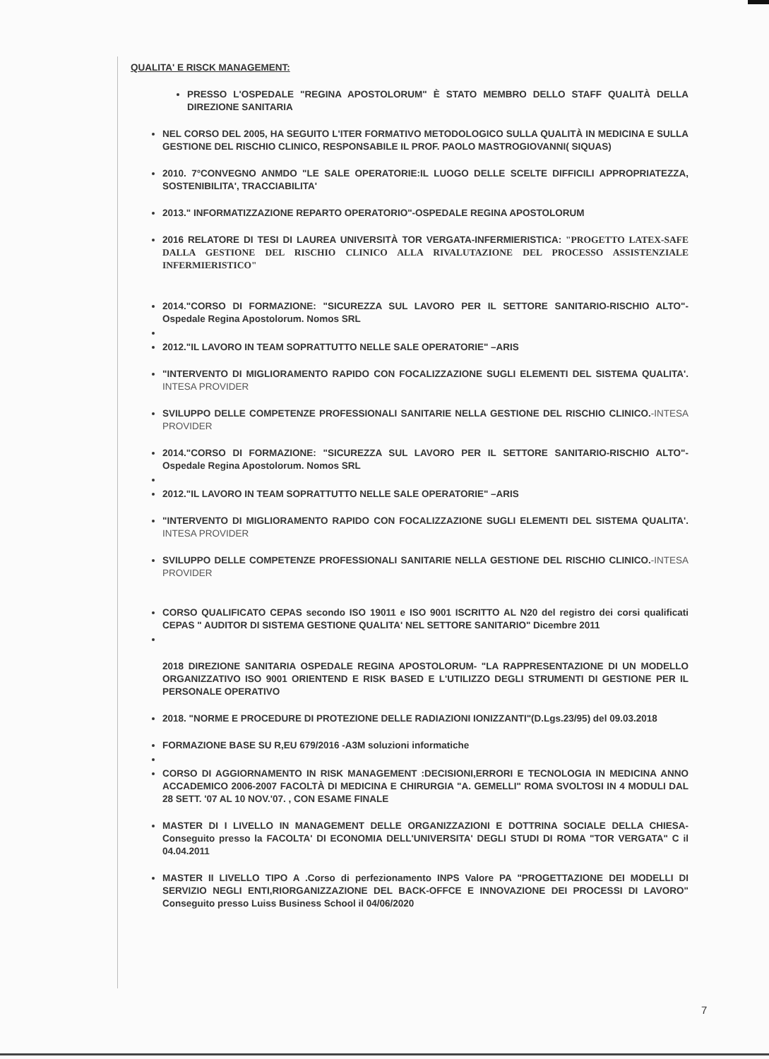QUALITA' E RISCK MANAGEMENT:
PRESSO L'OSPEDALE "REGINA APOSTOLORUM" È STATO MEMBRO DELLO STAFF QUALITÀ DELLA DIREZIONE SANITARIA
NEL CORSO DEL 2005, HA SEGUITO L'ITER FORMATIVO METODOLOGICO SULLA QUALITÀ IN MEDICINA E SULLA GESTIONE DEL RISCHIO CLINICO, RESPONSABILE IL PROF. PAOLO MASTROGIOVANNI( SIQUAS)
2010. 7°CONVEGNO ANMDO "LE SALE OPERATORIE:IL LUOGO DELLE SCELTE DIFFICILI APPROPRIATEZZA, SOSTENIBILITA', TRACCIABILITA'
2013." INFORMATIZZAZIONE REPARTO OPERATORIO"-OSPEDALE REGINA APOSTOLORUM
2016 RELATORE DI TESI DI LAUREA UNIVERSITÀ TOR VERGATA-INFERMIERISTICA: "PROGETTO LATEX-SAFE DALLA GESTIONE DEL RISCHIO CLINICO ALLA RIVALUTAZIONE DEL PROCESSO ASSISTENZIALE INFERMIERISTICO"
2014."CORSO DI FORMAZIONE: "SICUREZZA SUL LAVORO PER IL SETTORE SANITARIO-RISCHIO ALTO"- Ospedale Regina Apostolorum. Nomos SRL
2012."IL LAVORO IN TEAM SOPRATTUTTO NELLE SALE OPERATORIE" –ARIS
"INTERVENTO DI MIGLIORAMENTO RAPIDO CON FOCALIZZAZIONE SUGLI ELEMENTI DEL SISTEMA QUALITA'. INTESA PROVIDER
SVILUPPO DELLE COMPETENZE PROFESSIONALI SANITARIE NELLA GESTIONE DEL RISCHIO CLINICO.-INTESA PROVIDER
2014."CORSO DI FORMAZIONE: "SICUREZZA SUL LAVORO PER IL SETTORE SANITARIO-RISCHIO ALTO"- Ospedale Regina Apostolorum. Nomos SRL
2012."IL LAVORO IN TEAM SOPRATTUTTO NELLE SALE OPERATORIE" –ARIS
"INTERVENTO DI MIGLIORAMENTO RAPIDO CON FOCALIZZAZIONE SUGLI ELEMENTI DEL SISTEMA QUALITA'. INTESA PROVIDER
SVILUPPO DELLE COMPETENZE PROFESSIONALI SANITARIE NELLA GESTIONE DEL RISCHIO CLINICO.-INTESA PROVIDER
CORSO QUALIFICATO CEPAS secondo ISO 19011 e ISO 9001 ISCRITTO AL N20 del registro dei corsi qualificati CEPAS " AUDITOR DI SISTEMA GESTIONE QUALITA' NEL SETTORE SANITARIO" Dicembre 2011
2018 DIREZIONE SANITARIA OSPEDALE REGINA APOSTOLORUM- "LA RAPPRESENTAZIONE DI UN MODELLO ORGANIZZATIVO ISO 9001 ORIENTEND E RISK BASED E L'UTILIZZO DEGLI STRUMENTI DI GESTIONE PER IL PERSONALE OPERATIVO
2018. "NORME E PROCEDURE DI PROTEZIONE DELLE RADIAZIONI IONIZZANTI"(D.Lgs.23/95) del 09.03.2018
FORMAZIONE BASE SU R,EU 679/2016 -A3M soluzioni informatiche
CORSO DI AGGIORNAMENTO IN RISK MANAGEMENT :DECISIONI,ERRORI E TECNOLOGIA IN MEDICINA ANNO ACCADEMICO 2006-2007 FACOLTÀ DI MEDICINA E CHIRURGIA "A. GEMELLI" ROMA SVOLTOSI IN 4 MODULI DAL 28 SETT. '07 AL 10 NOV.'07. , CON ESAME FINALE
MASTER DI I LIVELLO IN MANAGEMENT DELLE ORGANIZZAZIONI E DOTTRINA SOCIALE DELLA CHIESA- Conseguito presso la FACOLTA' DI ECONOMIA DELL'UNIVERSITA' DEGLI STUDI DI ROMA "TOR VERGATA" C il 04.04.2011
MASTER II LIVELLO TIPO A .Corso di perfezionamento INPS Valore PA "PROGETTAZIONE DEI MODELLI DI SERVIZIO NEGLI ENTI,RIORGANIZZAZIONE DEL BACK-OFFCE E INNOVAZIONE DEI PROCESSI DI LAVORO" Conseguito presso Luiss Business School il 04/06/2020
7